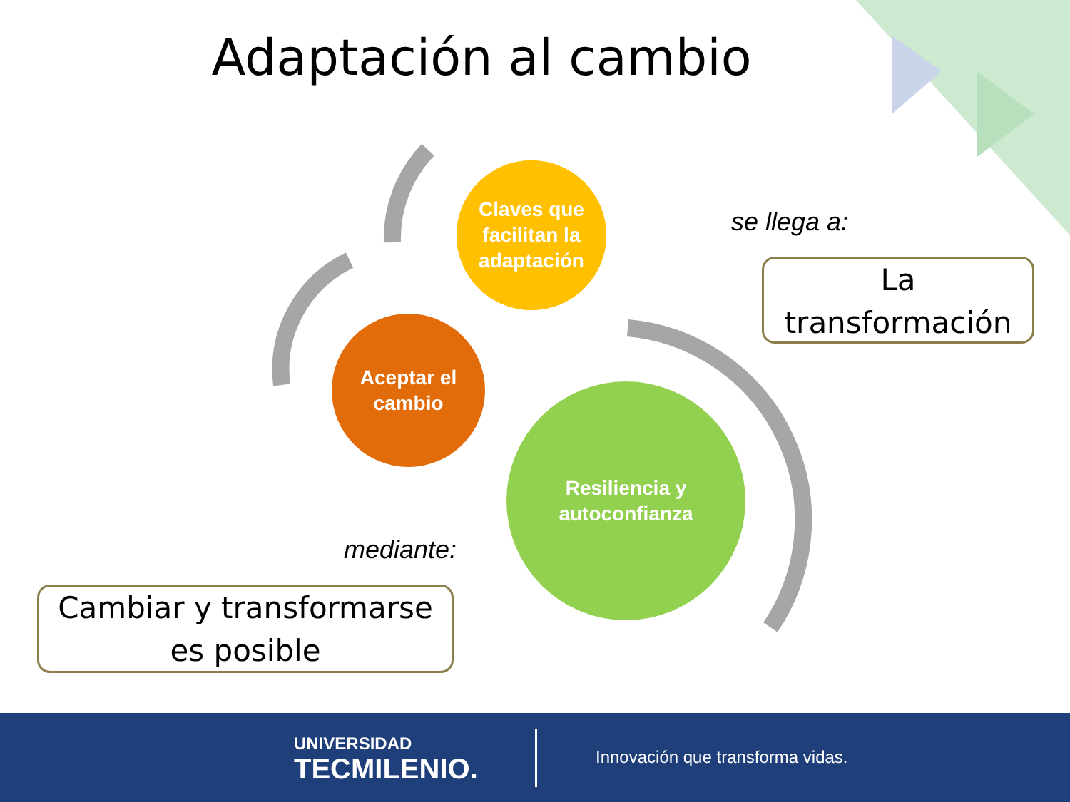Adaptación al cambio
Claves que
facilitan la
adaptación
Aceptar el
cambio
Resiliencia y
autoconfianza
se llega a:
La
transformación
mediante:
Cambiar y transformarse
es posible
UNIVERSIDAD
TECMILENIO.
Innovación que transforma vidas.